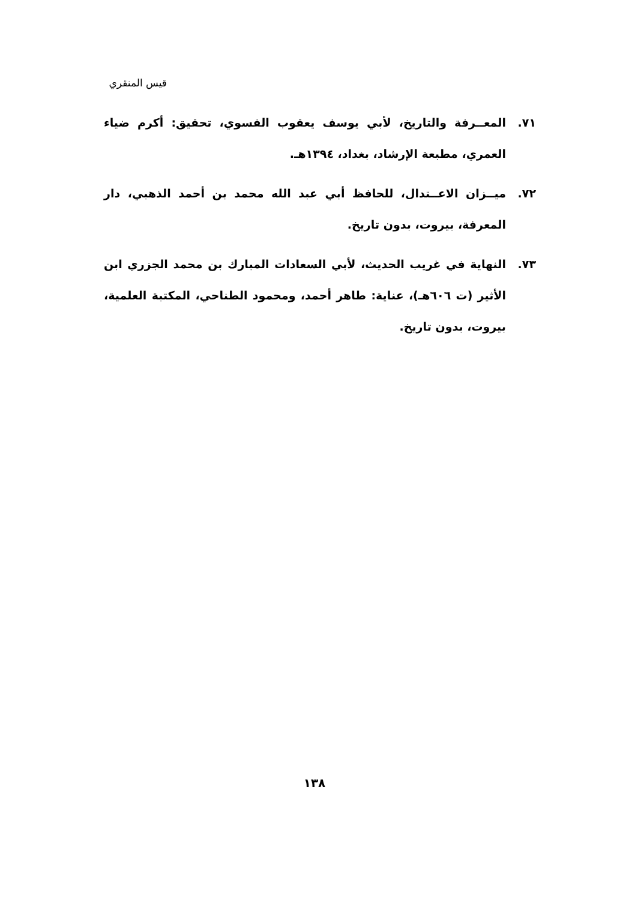قيس المنقري
٧١. المعــرفة والتاريخ، لأبي يوسف يعقوب الفسوي، تحقيق: أكرم ضياء العمري، مطبعة الإرشاد، بغداد، ١٣٩٤هـ.
٧٢. ميــزان الاعــتدال، للحافظ أبي عبد الله محمد بن أحمد الذهبي، دار المعرفة، بيروت، بدون تاريخ.
٧٣. النهاية في غريب الحديث، لأبي السعادات المبارك بن محمد الجزري ابن الأثير (ت ٦٠٦هـ)، عناية: طاهر أحمد، ومحمود الطناحي، المكتبة العلمية، بيروت، بدون تاريخ.
١٣٨